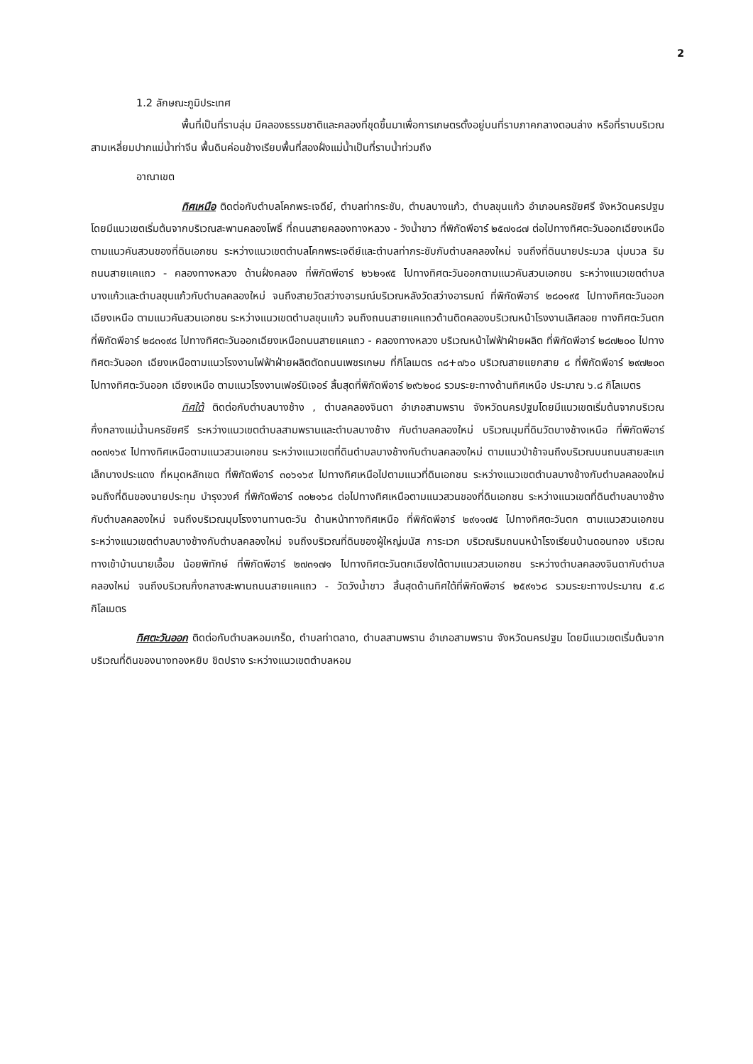2
1.2 ลักษณะภูมิประเทศ
พื้นที่เป็นที่ราบลุ่ม มีคลองธรรมชาติและคลองที่ขุดขึ้นมาเพื่อการเกษตรตั้งอยู่บนที่ราบภาคกลางตอนล่าง หรือที่ราบบริเวณสามเหลี่ยมปากแม่น้ำท่าจีน พื้นดินค่อนข้างเรียบพื้นที่สองฝั่งแม่น้ำเป็นที่ราบน้ำท่วมถึง
อาณาเขต
ทิศเหนือ ติดต่อกับตำบลโคกพระเจดีย์, ตำบลท่ากระชับ, ตำบลบางแก้ว, ตำบลขุนแก้ว อำเภอนครชัยศรี จังหวัดนครปฐม โดยมีแนวเขตเริ่มต้นจากบริเวณสะพานคลองโพธิ์ ที่ถนนสายคลองทางหลวง - วังน้ำขาว ที่พิกัดพีอาร์ ๒๕๗๑๘๗ ต่อไปทางทิศตะวันออกเฉียงเหนือ ตามแนวคันสวนของที่ดินเอกชน ระหว่างแนวเขตตำบลโคกพระเจดีย์และตำบลท่ากระชับกับตำบลคลองใหม่ จนถึงที่ดินนายประมวล นุ่มนวล ริมถนนสายแคแถว - คลองทางหลวง ด้านฝั่งคลอง ที่พิกัดพีอาร์ ๒๖๒๑๙๕ ไปทางทิศตะวันออกตามแนวคันสวนเอกชน ระหว่างแนวเขตตำบลบางแก้วและตำบลขุนแก้วกับตำบลคลองใหม่ จนถึงสายวัดสว่างอารมณ์บริเวณหลังวัดสว่างอารมณ์ ที่พิกัดพีอาร์ ๒๘๐๑๙๕ ไปทางทิศตะวันออกเฉียงเหนือ ตามแนวคันสวนเอกชน ระหว่างแนวเขตตำบลขุนแก้ว จนถึงถนนสายแคแถวด้านติดคลองบริเวณหน้าโรงงานเลิศลอย ทางทิศตะวันตก ที่พิกัดพีอาร์ ๒๘๓๑๙๘ ไปทางทิศตะวันออกเฉียงเหนือถนนสายแคแถว - คลองทางหลวง บริเวณหน้าไฟฟ้าฝ่ายผลิต ที่พิกัดพีอาร์ ๒๘๗๒๐๐ ไปทางทิศตะวันออก เฉียงเหนือตามแนวโรงงานไฟฟ้าฝ่ายผลิตตัดถนนเพชรเกษม ที่กิโลเมตร ๓๘+๗๖๐ บริเวณสายแยกสาย ๘ ที่พิกัดพีอาร์ ๒๙๗๒๐๓ ไปทางทิศตะวันออก เฉียงเหนือ ตามแนวโรงงานเฟอร์นิเจอร์ สิ้นสุดที่พิกัดพีอาร์ ๒๙๖๒๐๘ รวมระยะทางด้านทิศเหนือ ประมาณ ๖.๘ กิโลเมตร
ทิศใต้ ติดต่อกับตำบลบางช้าง , ตำบลคลองจินดา อำเภอสามพราน จังหวัดนครปฐมโดยมีแนวเขตเริ่มต้นจากบริเวณกึ่งกลางแม่น้ำนครชัยศรี ระหว่างแนวเขตตำบลสามพรานและตำบลบางช้าง กับตำบลคลองใหม่ บริเวณมุมที่ดินวัดบางช้างเหนือ ที่พิกัดพีอาร์ ๓๐๗๑๖๙ ไปทางทิศเหนือตามแนวสวนเอกชน ระหว่างแนวเขตที่ดินตำบลบางช้างกับตำบลคลองใหม่ ตามแนวป่าช้าจนถึงบริเวณบนถนนสายสะแกเล็กบางประแดง ที่หมุดหลักเขต ที่พิกัดพีอาร์ ๓๐๖๑๖๙ ไปทางทิศเหนือไปตามแนวที่ดินเอกชน ระหว่างแนวเขตตำบลบางช้างกับตำบลคลองใหม่ จนถึงที่ดินของนายประทุม บำรุงวงศ์ ที่พิกัดพีอาร์ ๓๐๒๑๖๘ ต่อไปทางทิศเหนือตามแนวสวนของที่ดินเอกชน ระหว่างแนวเขตที่ดินตำบลบางช้างกับตำบลคลองใหม่ จนถึงบริเวณมุมโรงงานทานตะวัน ด้านหน้าทางทิศเหนือ ที่พิกัดพีอาร์ ๒๙๑๑๗๕ ไปทางทิศตะวันตก ตามแนวสวนเอกชน ระหว่างแนวเขตตำบลบางช้างกับตำบลคลองใหม่ จนถึงบริเวณที่ดินของผู้ใหญ่มนัส การะเวก บริเวณริมถนนหน้าโรงเรียนบ้านดอนทอง บริเวณทางเข้าบ้านนายเอื้อม น้อยพิทักษ์ ที่พิกัดพีอาร์ ๒๗๓๑๗๑ ไปทางทิศตะวันตกเฉียงใต้ตามแนวสวนเอกชน ระหว่างตำบลคลองจินดากับตำบลคลองใหม่ จนถึงบริเวณกึ่งกลางสะพานถนนสายแคแถว - วัดวังน้ำขาว สิ้นสุดด้านทิศใต้ที่พิกัดพีอาร์ ๒๕๙๑๖๘ รวมระยะทางประมาณ ๕.๘ กิโลเมตร
ทิศตะวันออก ติดต่อกับตำบลหอมเกร็ด, ตำบลท่าตลาด, ตำบลสามพราน อำเภอสามพราน จังหวัดนครปฐม โดยมีแนวเขตเริ่มต้นจากบริเวณที่ดินของนางทองหยิบ ชิดปราง ระหว่างแนวเขตตำบลหอม